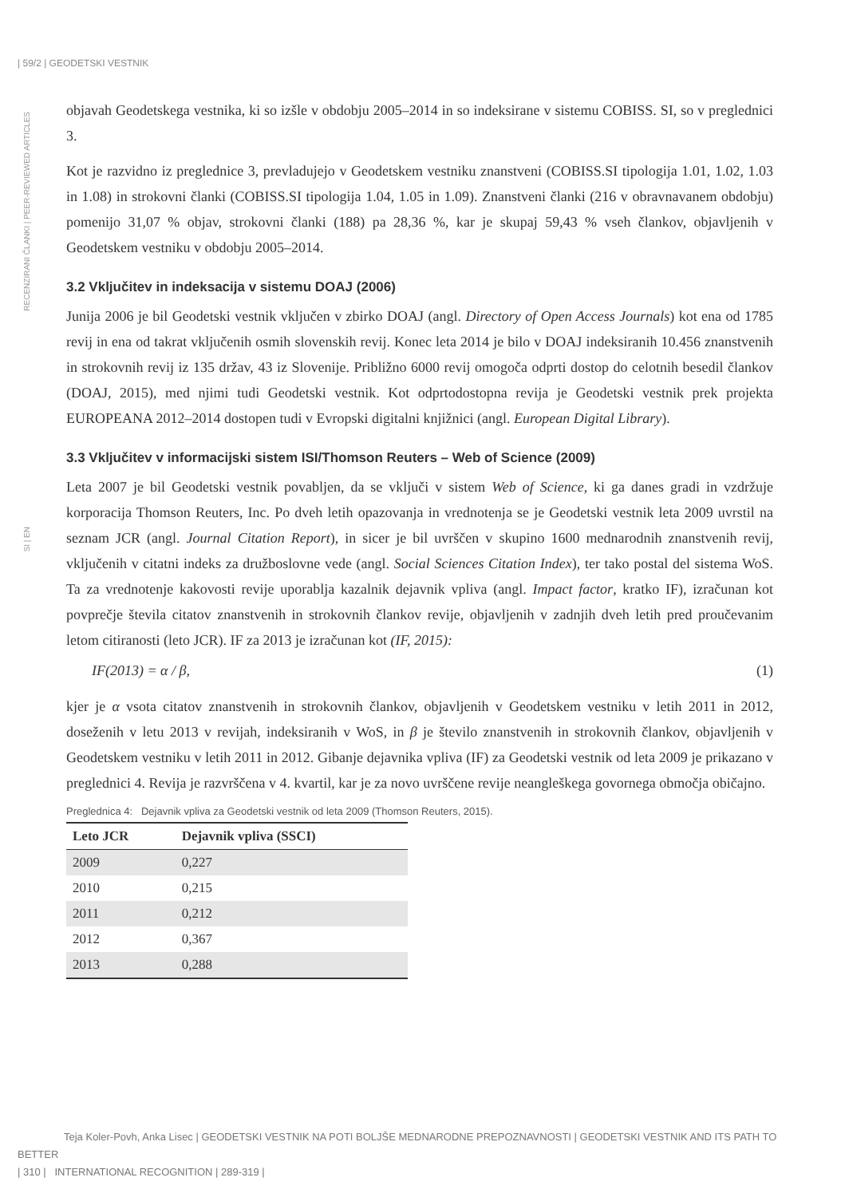| 59/2 | GEODETSKI VESTNIK
RECENZIRANI ČLANKI | PEER-REVIEWED ARTICLES
SI | EN
objavah Geodetskega vestnika, ki so izšle v obdobju 2005–2014 in so indeksirane v sistemu COBISS. SI, so v preglednici 3.
Kot je razvidno iz preglednice 3, prevladujejo v Geodetskem vestniku znanstveni (COBISS.SI tipologija 1.01, 1.02, 1.03 in 1.08) in strokovni članki (COBISS.SI tipologija 1.04, 1.05 in 1.09). Znanstveni članki (216 v obravnavanem obdobju) pomenijo 31,07 % objav, strokovni članki (188) pa 28,36 %, kar je skupaj 59,43 % vseh člankov, objavljenih v Geodetskem vestniku v obdobju 2005–2014.
3.2 Vključitev in indeksacija v sistemu DOAJ (2006)
Junija 2006 je bil Geodetski vestnik vključen v zbirko DOAJ (angl. Directory of Open Access Journals) kot ena od 1785 revij in ena od takrat vključenih osmih slovenskih revij. Konec leta 2014 je bilo v DOAJ indeksiranih 10.456 znanstvenih in strokovnih revij iz 135 držav, 43 iz Slovenije. Približno 6000 revij omogoča odprti dostop do celotnih besedil člankov (DOAJ, 2015), med njimi tudi Geodetski vestnik. Kot odprtodostopna revija je Geodetski vestnik prek projekta EUROPEANA 2012–2014 dostopen tudi v Evropski digitalni knjižnici (angl. European Digital Library).
3.3 Vključitev v informacijski sistem ISI/Thomson Reuters – Web of Science (2009)
Leta 2007 je bil Geodetski vestnik povabljen, da se vključi v sistem Web of Science, ki ga danes gradi in vzdržuje korporacija Thomson Reuters, Inc. Po dveh letih opazovanja in vrednotenja se je Geodetski vestnik leta 2009 uvrstil na seznam JCR (angl. Journal Citation Report), in sicer je bil uvrščen v skupino 1600 mednarodnih znanstvenih revij, vključenih v citatni indeks za družboslovne vede (angl. Social Sciences Citation Index), ter tako postal del sistema WoS. Ta za vrednotenje kakovosti revije uporablja kazalnik dejavnik vpliva (angl. Impact factor, kratko IF), izračunan kot povprečje števila citatov znanstvenih in strokovnih člankov revije, objavljenih v zadnjih dveh letih pred proučevanim letom citiranosti (leto JCR). IF za 2013 je izračunan kot (IF, 2015):
IF(2013) = α / β, (1)
kjer je α vsota citatov znanstvenih in strokovnih člankov, objavljenih v Geodetskem vestniku v letih 2011 in 2012, doseženih v letu 2013 v revijah, indeksiranih v WoS, in β je število znanstvenih in strokovnih člankov, objavljenih v Geodetskem vestniku v letih 2011 in 2012. Gibanje dejavnika vpliva (IF) za Geodetski vestnik od leta 2009 je prikazano v preglednici 4. Revija je razvrščena v 4. kvartil, kar je za novo uvrščene revije neangleškega govornega območja običajno.
Preglednica 4: Dejavnik vpliva za Geodetski vestnik od leta 2009 (Thomson Reuters, 2015).
| Leto JCR | Dejavnik vpliva (SSCI) |
| --- | --- |
| 2009 | 0,227 |
| 2010 | 0,215 |
| 2011 | 0,212 |
| 2012 | 0,367 |
| 2013 | 0,288 |
Teja Koler-Povh, Anka Lisec | GEODETSKI VESTNIK NA POTI BOLJŠE MEDNARODNE PREPOZNAVNOSTI | GEODETSKI VESTNIK AND ITS PATH TO BETTER
| 310 | INTERNATIONAL RECOGNITION | 289-319 |